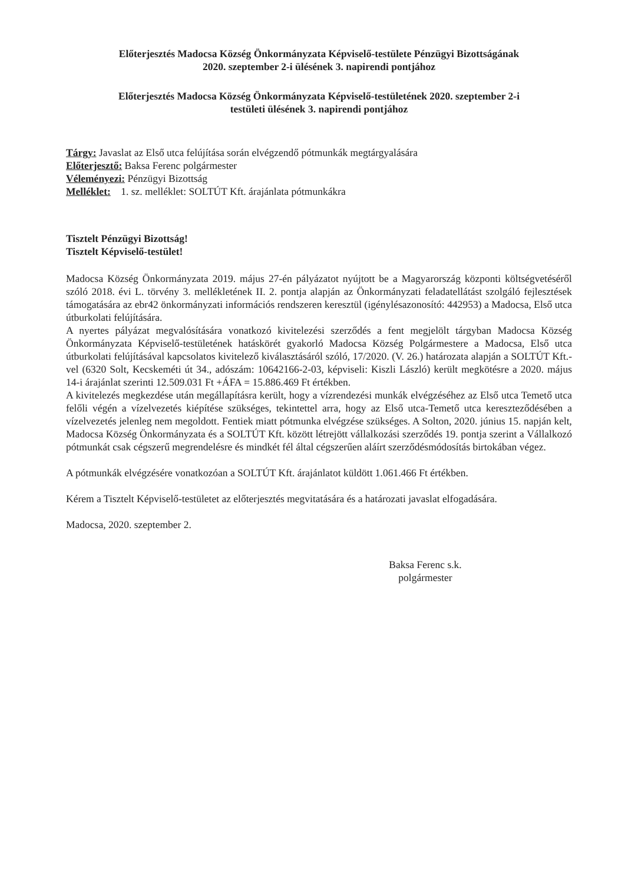Előterjesztés Madocsa Község Önkormányzata Képviselő-testülete Pénzügyi Bizottságának
2020. szeptember 2-i ülésének 3. napirendi pontjához
Előterjesztés Madocsa Község Önkormányzata Képviselő-testületének 2020. szeptember 2-i
testületi ülésének 3. napirendi pontjához
Tárgy: Javaslat az Első utca felújítása során elvégzendő pótmunkák megtárgyalására
Előterjesztő: Baksa Ferenc polgármester
Véleményezi: Pénzügyi Bizottság
Melléklet: 1. sz. melléklet: SOLTÚT Kft. árajánlata pótmunkákra
Tisztelt Pénzügyi Bizottság!
Tisztelt Képviselő-testület!
Madocsa Község Önkormányzata 2019. május 27-én pályázatot nyújtott be a Magyarország központi költségvetéséről szóló 2018. évi L. törvény 3. mellékletének II. 2. pontja alapján az Önkormányzati feladatellátást szolgáló fejlesztések támogatására az ebr42 önkormányzati információs rendszeren keresztül (igénylésazonosító: 442953) a Madocsa, Első utca útburkolati felújítására.
A nyertes pályázat megvalósítására vonatkozó kivitelezési szerződés a fent megjelölt tárgyban Madocsa Község Önkormányzata Képviselő-testületének hatáskörét gyakorló Madocsa Község Polgármestere a Madocsa, Első utca útburkolati felújításával kapcsolatos kivitelező kiválasztásáról szóló, 17/2020. (V. 26.) határozata alapján a SOLTÚT Kft.-vel (6320 Solt, Kecskeméti út 34., adószám: 10642166-2-03, képviseli: Kiszli László) került megkötésre a 2020. május 14-i árajánlat szerinti 12.509.031 Ft +ÁFA = 15.886.469 Ft értékben.
A kivitelezés megkezdése után megállapításra került, hogy a vízrendezési munkák elvégzéséhez az Első utca Temető utca felőli végén a vízelvezetés kiépítése szükséges, tekintettel arra, hogy az Első utca-Temető utca kereszteződésében a vízelvezetés jelenleg nem megoldott. Fentiek miatt pótmunka elvégzése szükséges. A Solton, 2020. június 15. napján kelt, Madocsa Község Önkormányzata és a SOLTÚT Kft. között létrejött vállalkozási szerződés 19. pontja szerint a Vállalkozó pótmunkát csak cégszerű megrendelésre és mindkét fél által cégszerűen aláírt szerződésmódosítás birtokában végez.
A pótmunkák elvégzésére vonatkozóan a SOLTÚT Kft. árajánlatot küldött 1.061.466 Ft értékben.
Kérem a Tisztelt Képviselő-testületet az előterjesztés megvitatására és a határozati javaslat elfogadására.
Madocsa, 2020. szeptember 2.
Baksa Ferenc s.k.
polgármester